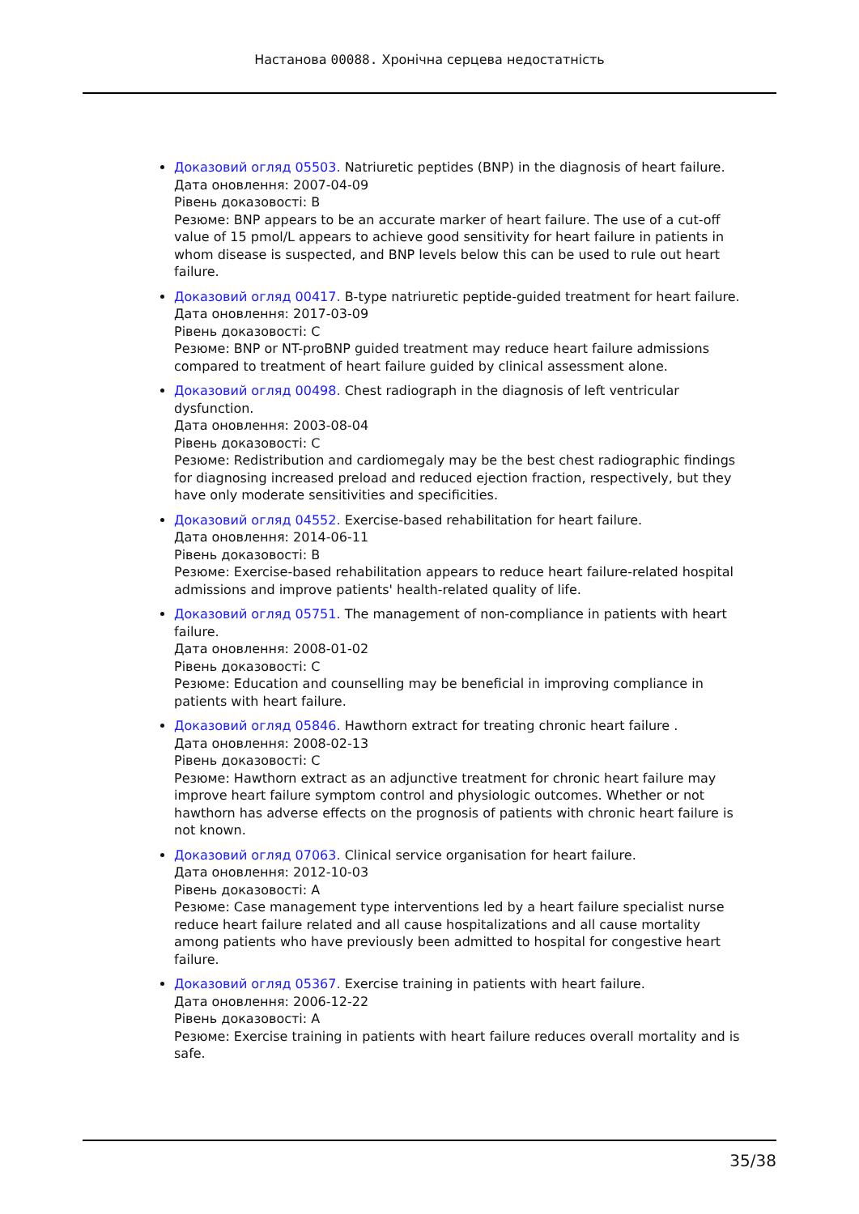Настанова 00088. Хронічна серцева недостатність
Доказовий огляд 05503. Natriuretic peptides (BNP) in the diagnosis of heart failure.
Дата оновлення: 2007-04-09
Рівень доказовості: B
Резюме: BNP appears to be an accurate marker of heart failure. The use of a cut-off value of 15 pmol/L appears to achieve good sensitivity for heart failure in patients in whom disease is suspected, and BNP levels below this can be used to rule out heart failure.
Доказовий огляд 00417. B-type natriuretic peptide-guided treatment for heart failure.
Дата оновлення: 2017-03-09
Рівень доказовості: C
Резюме: BNP or NT-proBNP guided treatment may reduce heart failure admissions compared to treatment of heart failure guided by clinical assessment alone.
Доказовий огляд 00498. Chest radiograph in the diagnosis of left ventricular dysfunction.
Дата оновлення: 2003-08-04
Рівень доказовості: C
Резюме: Redistribution and cardiomegaly may be the best chest radiographic findings for diagnosing increased preload and reduced ejection fraction, respectively, but they have only moderate sensitivities and specificities.
Доказовий огляд 04552. Exercise-based rehabilitation for heart failure.
Дата оновлення: 2014-06-11
Рівень доказовості: B
Резюме: Exercise-based rehabilitation appears to reduce heart failure-related hospital admissions and improve patients' health-related quality of life.
Доказовий огляд 05751. The management of non-compliance in patients with heart failure.
Дата оновлення: 2008-01-02
Рівень доказовості: C
Резюме: Education and counselling may be beneficial in improving compliance in patients with heart failure.
Доказовий огляд 05846. Hawthorn extract for treating chronic heart failure .
Дата оновлення: 2008-02-13
Рівень доказовості: C
Резюме: Hawthorn extract as an adjunctive treatment for chronic heart failure may improve heart failure symptom control and physiologic outcomes. Whether or not hawthorn has adverse effects on the prognosis of patients with chronic heart failure is not known.
Доказовий огляд 07063. Clinical service organisation for heart failure.
Дата оновлення: 2012-10-03
Рівень доказовості: A
Резюме: Case management type interventions led by a heart failure specialist nurse reduce heart failure related and all cause hospitalizations and all cause mortality among patients who have previously been admitted to hospital for congestive heart failure.
Доказовий огляд 05367. Exercise training in patients with heart failure.
Дата оновлення: 2006-12-22
Рівень доказовості: A
Резюме: Exercise training in patients with heart failure reduces overall mortality and is safe.
35/38